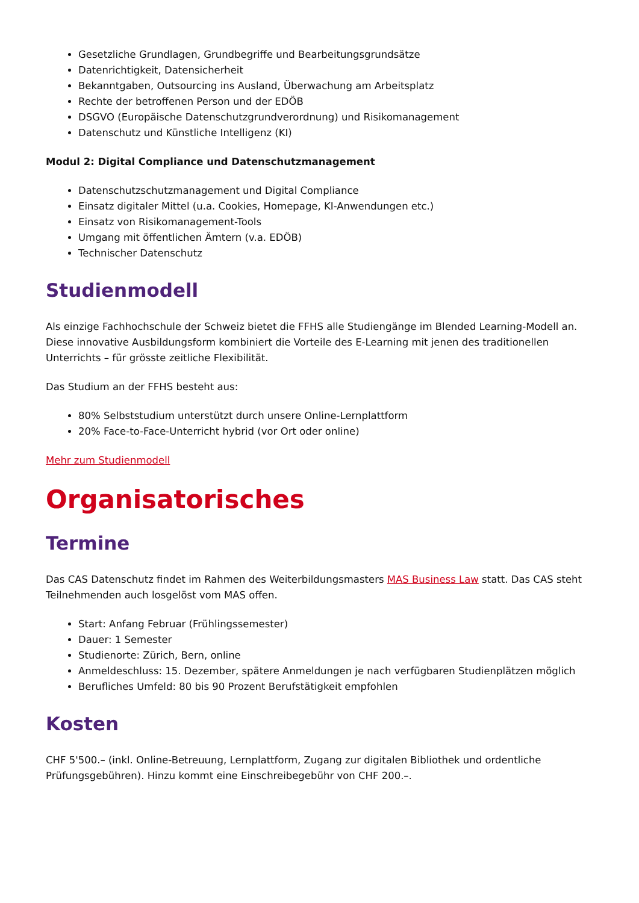Gesetzliche Grundlagen, Grundbegriffe und Bearbeitungsgrundsätze
Datenrichtigkeit, Datensicherheit
Bekanntgaben, Outsourcing ins Ausland, Überwachung am Arbeitsplatz
Rechte der betroffenen Person und der EDÖB
DSGVO (Europäische Datenschutzgrundverordnung) und Risikomanagement
Datenschutz und Künstliche Intelligenz (KI)
Modul 2: Digital Compliance und Datenschutzmanagement
Datenschutzschutzmanagement und Digital Compliance
Einsatz digitaler Mittel (u.a. Cookies, Homepage, KI-Anwendungen etc.)
Einsatz von Risikomanagement-Tools
Umgang mit öffentlichen Ämtern (v.a. EDÖB)
Technischer Datenschutz
Studienmodell
Als einzige Fachhochschule der Schweiz bietet die FFHS alle Studiengänge im Blended Learning-Modell an. Diese innovative Ausbildungsform kombiniert die Vorteile des E-Learning mit jenen des traditionellen Unterrichts – für grösste zeitliche Flexibilität.
Das Studium an der FFHS besteht aus:
80% Selbststudium unterstützt durch unsere Online-Lernplattform
20% Face-to-Face-Unterricht hybrid (vor Ort oder online)
Mehr zum Studienmodell
Organisatorisches
Termine
Das CAS Datenschutz findet im Rahmen des Weiterbildungsmasters MAS Business Law statt. Das CAS steht Teilnehmenden auch losgelöst vom MAS offen.
Start: Anfang Februar (Frühlingssemester)
Dauer: 1 Semester
Studienorte: Zürich, Bern, online
Anmeldeschluss: 15. Dezember, spätere Anmeldungen je nach verfügbaren Studienplätzen möglich
Berufliches Umfeld: 80 bis 90 Prozent Berufstätigkeit empfohlen
Kosten
CHF 5'500.– (inkl. Online-Betreuung, Lernplattform, Zugang zur digitalen Bibliothek und ordentliche Prüfungsgebühren). Hinzu kommt eine Einschreibegebühr von CHF 200.–.